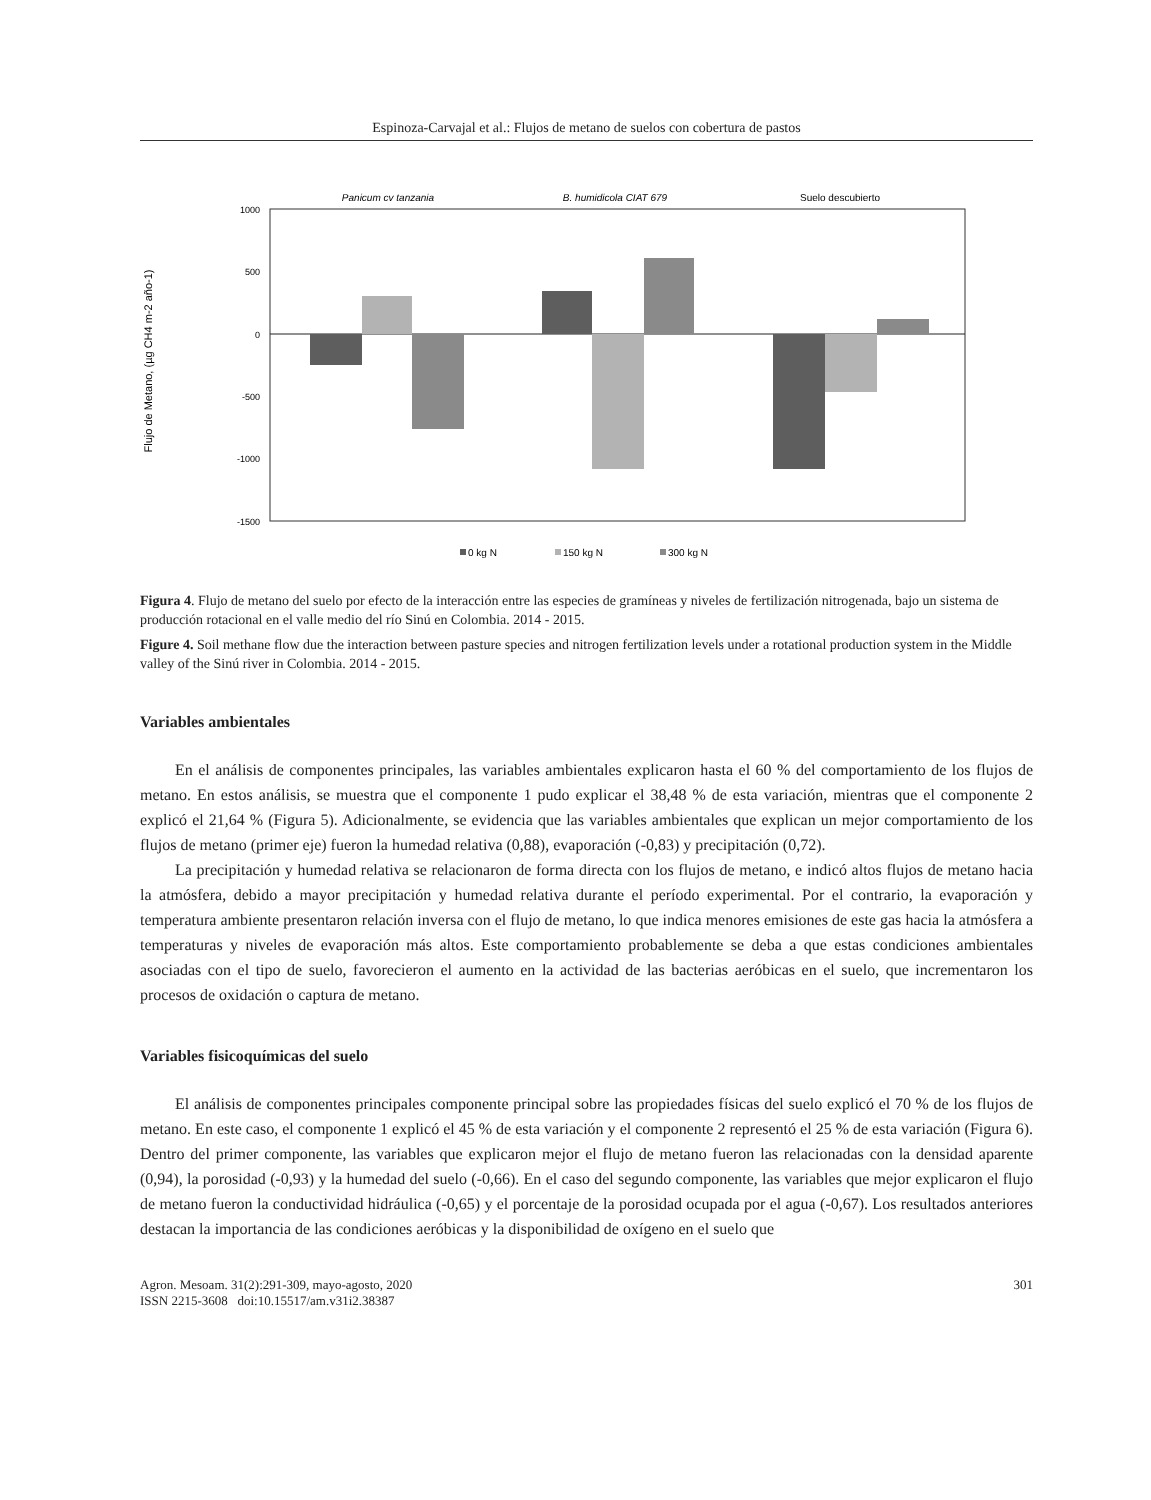Espinoza-Carvajal et al.: Flujos de metano de suelos con cobertura de pastos
Panicum cv tanzania
B. humidicola CIAT 679
Suelo descubierto
1000
500
0
-500
-1000
-1500
Flujo de Metano, (µg CH4 m-2 año-1)
0 kg N
150 kg N
300 kg N
Figura 4. Flujo de metano del suelo por efecto de la interacción entre las especies de gramíneas y niveles de fertilización nitrogenada, bajo un sistema de producción rotacional en el valle medio del río Sinú en Colombia. 2014 - 2015.
Figure 4. Soil methane flow due the interaction between pasture species and nitrogen fertilization levels under a rotational production system in the Middle valley of the Sinú river in Colombia. 2014 - 2015.
Variables ambientales
En el análisis de componentes principales, las variables ambientales explicaron hasta el 60 % del comportamiento de los flujos de metano. En estos análisis, se muestra que el componente 1 pudo explicar el 38,48 % de esta variación, mientras que el componente 2 explicó el 21,64 % (Figura 5). Adicionalmente, se evidencia que las variables ambientales que explican un mejor comportamiento de los flujos de metano (primer eje) fueron la humedad relativa (0,88), evaporación (-0,83) y precipitación (0,72).
La precipitación y humedad relativa se relacionaron de forma directa con los flujos de metano, e indicó altos flujos de metano hacia la atmósfera, debido a mayor precipitación y humedad relativa durante el período experimental. Por el contrario, la evaporación y temperatura ambiente presentaron relación inversa con el flujo de metano, lo que indica menores emisiones de este gas hacia la atmósfera a temperaturas y niveles de evaporación más altos. Este comportamiento probablemente se deba a que estas condiciones ambientales asociadas con el tipo de suelo, favorecieron el aumento en la actividad de las bacterias aeróbicas en el suelo, que incrementaron los procesos de oxidación o captura de metano.
Variables fisicoquímicas del suelo
El análisis de componentes principales componente principal sobre las propiedades físicas del suelo explicó el 70 % de los flujos de metano. En este caso, el componente 1 explicó el 45 % de esta variación y el componente 2 representó el 25 % de esta variación (Figura 6). Dentro del primer componente, las variables que explicaron mejor el flujo de metano fueron las relacionadas con la densidad aparente (0,94), la porosidad (-0,93) y la humedad del suelo (-0,66). En el caso del segundo componente, las variables que mejor explicaron el flujo de metano fueron la conductividad hidráulica (-0,65) y el porcentaje de la porosidad ocupada por el agua (-0,67). Los resultados anteriores destacan la importancia de las condiciones aeróbicas y la disponibilidad de oxígeno en el suelo que
Agron. Mesoam. 31(2):291-309, mayo-agosto, 2020
ISSN 2215-3608 doi:10.15517/am.v31i2.38387 301